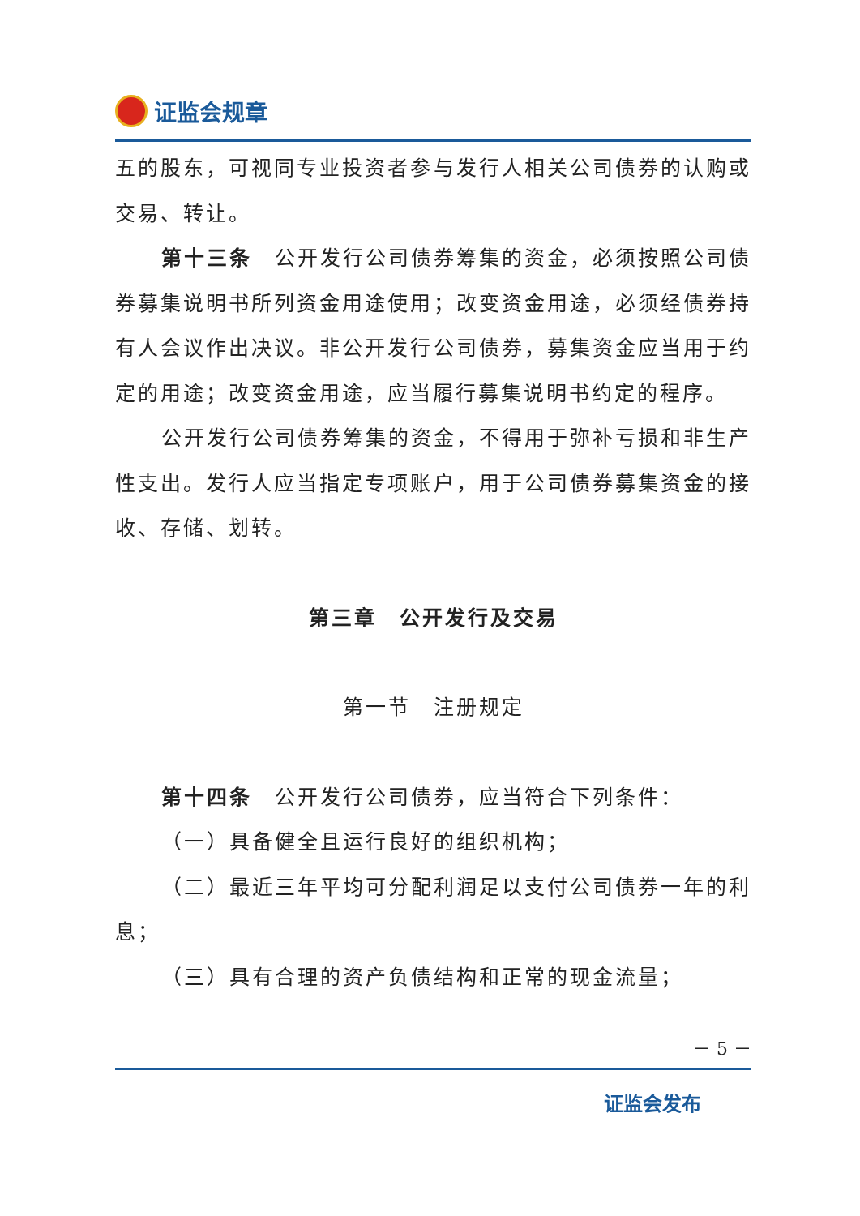证监会规章
五的股东，可视同专业投资者参与发行人相关公司债券的认购或交易、转让。
第十三条　公开发行公司债券筹集的资金，必须按照公司债券募集说明书所列资金用途使用；改变资金用途，必须经债券持有人会议作出决议。非公开发行公司债券，募集资金应当用于约定的用途；改变资金用途，应当履行募集说明书约定的程序。
公开发行公司债券筹集的资金，不得用于弥补亏损和非生产性支出。发行人应当指定专项账户，用于公司债券募集资金的接收、存储、划转。
第三章　公开发行及交易
第一节　注册规定
第十四条　公开发行公司债券，应当符合下列条件：
（一）具备健全且运行良好的组织机构；
（二）最近三年平均可分配利润足以支付公司债券一年的利息；
（三）具有合理的资产负债结构和正常的现金流量；
－ 5 －
证监会发布